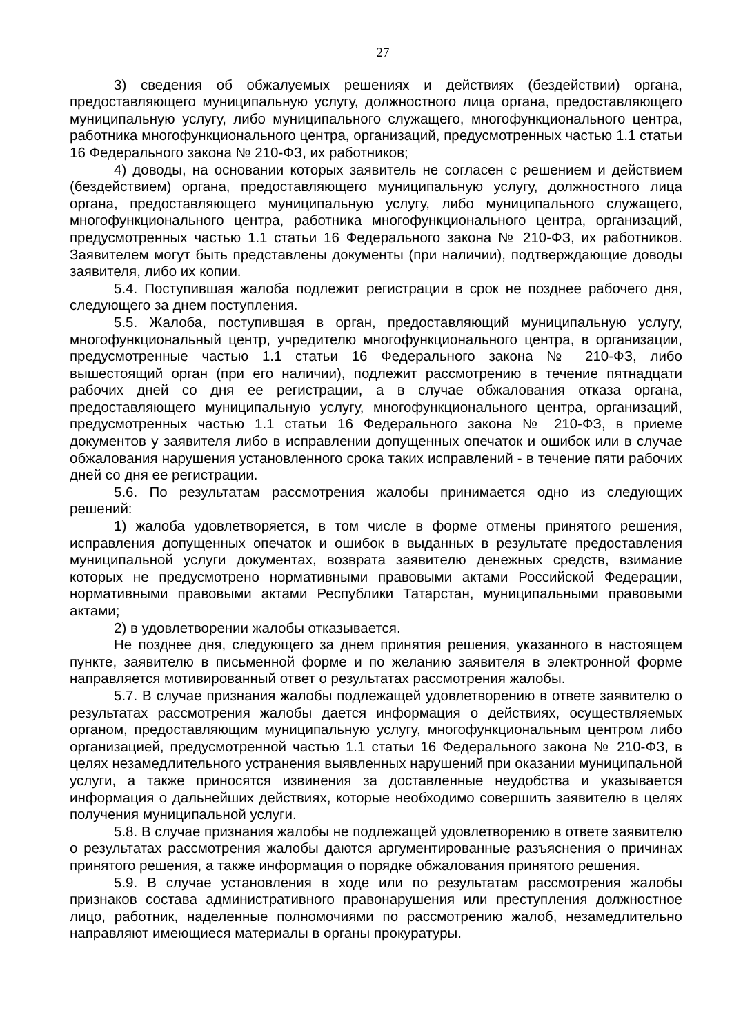27
3) сведения об обжалуемых решениях и действиях (бездействии) органа, предоставляющего муниципальную услугу, должностного лица органа, предоставляющего муниципальную услугу, либо муниципального служащего, многофункционального центра, работника многофункционального центра, организаций, предусмотренных частью 1.1 статьи 16 Федерального закона № 210-ФЗ, их работников;
4) доводы, на основании которых заявитель не согласен с решением и действием (бездействием) органа, предоставляющего муниципальную услугу, должностного лица органа, предоставляющего муниципальную услугу, либо муниципального служащего, многофункционального центра, работника многофункционального центра, организаций, предусмотренных частью 1.1 статьи 16 Федерального закона № 210-ФЗ, их работников. Заявителем могут быть представлены документы (при наличии), подтверждающие доводы заявителя, либо их копии.
5.4. Поступившая жалоба подлежит регистрации в срок не позднее рабочего дня, следующего за днем поступления.
5.5. Жалоба, поступившая в орган, предоставляющий муниципальную услугу, многофункциональный центр, учредителю многофункционального центра, в организации, предусмотренные частью 1.1 статьи 16 Федерального закона № 210-ФЗ, либо вышестоящий орган (при его наличии), подлежит рассмотрению в течение пятнадцати рабочих дней со дня ее регистрации, а в случае обжалования отказа органа, предоставляющего муниципальную услугу, многофункционального центра, организаций, предусмотренных частью 1.1 статьи 16 Федерального закона № 210-ФЗ, в приеме документов у заявителя либо в исправлении допущенных опечаток и ошибок или в случае обжалования нарушения установленного срока таких исправлений - в течение пяти рабочих дней со дня ее регистрации.
5.6. По результатам рассмотрения жалобы принимается одно из следующих решений:
1) жалоба удовлетворяется, в том числе в форме отмены принятого решения, исправления допущенных опечаток и ошибок в выданных в результате предоставления муниципальной услуги документах, возврата заявителю денежных средств, взимание которых не предусмотрено нормативными правовыми актами Российской Федерации, нормативными правовыми актами Республики Татарстан, муниципальными правовыми актами;
2) в удовлетворении жалобы отказывается.
Не позднее дня, следующего за днем принятия решения, указанного в настоящем пункте, заявителю в письменной форме и по желанию заявителя в электронной форме направляется мотивированный ответ о результатах рассмотрения жалобы.
5.7. В случае признания жалобы подлежащей удовлетворению в ответе заявителю о результатах рассмотрения жалобы дается информация о действиях, осуществляемых органом, предоставляющим муниципальную услугу, многофункциональным центром либо организацией, предусмотренной частью 1.1 статьи 16 Федерального закона № 210-ФЗ, в целях незамедлительного устранения выявленных нарушений при оказании муниципальной услуги, а также приносятся извинения за доставленные неудобства и указывается информация о дальнейших действиях, которые необходимо совершить заявителю в целях получения муниципальной услуги.
5.8. В случае признания жалобы не подлежащей удовлетворению в ответе заявителю о результатах рассмотрения жалобы даются аргументированные разъяснения о причинах принятого решения, а также информация о порядке обжалования принятого решения.
5.9. В случае установления в ходе или по результатам рассмотрения жалобы признаков состава административного правонарушения или преступления должностное лицо, работник, наделенные полномочиями по рассмотрению жалоб, незамедлительно направляют имеющиеся материалы в органы прокуратуры.